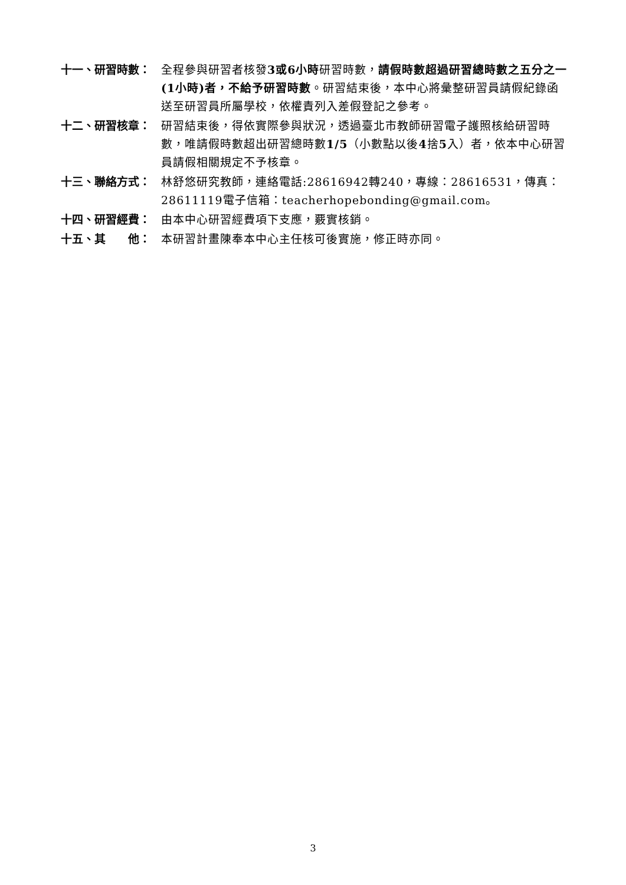十一、研習時數： 全程參與研習者核發3或6小時研習時數，請假時數超過研習總時數之五分之一(1小時)者，不給予研習時數。研習結束後，本中心將彙整研習員請假紀錄函送至研習員所屬學校，依權責列入差假登記之參考。
十二、研習核章： 研習結束後，得依實際參與狀況，透過臺北市教師研習電子護照核給研習時數，唯請假時數超出研習總時數1/5（小數點以後4捨5入）者，依本中心研習員請假相關規定不予核章。
十三、聯絡方式： 林舒悠研究教師，連絡電話:28616942轉240，專線：28616531，傳真：28611119電子信箱：teacherhopebonding@gmail.com。
十四、研習經費： 由本中心研習經費項下支應，覈實核銷。
十五、其　　他： 本研習計畫陳奉本中心主任核可後實施，修正時亦同。
3